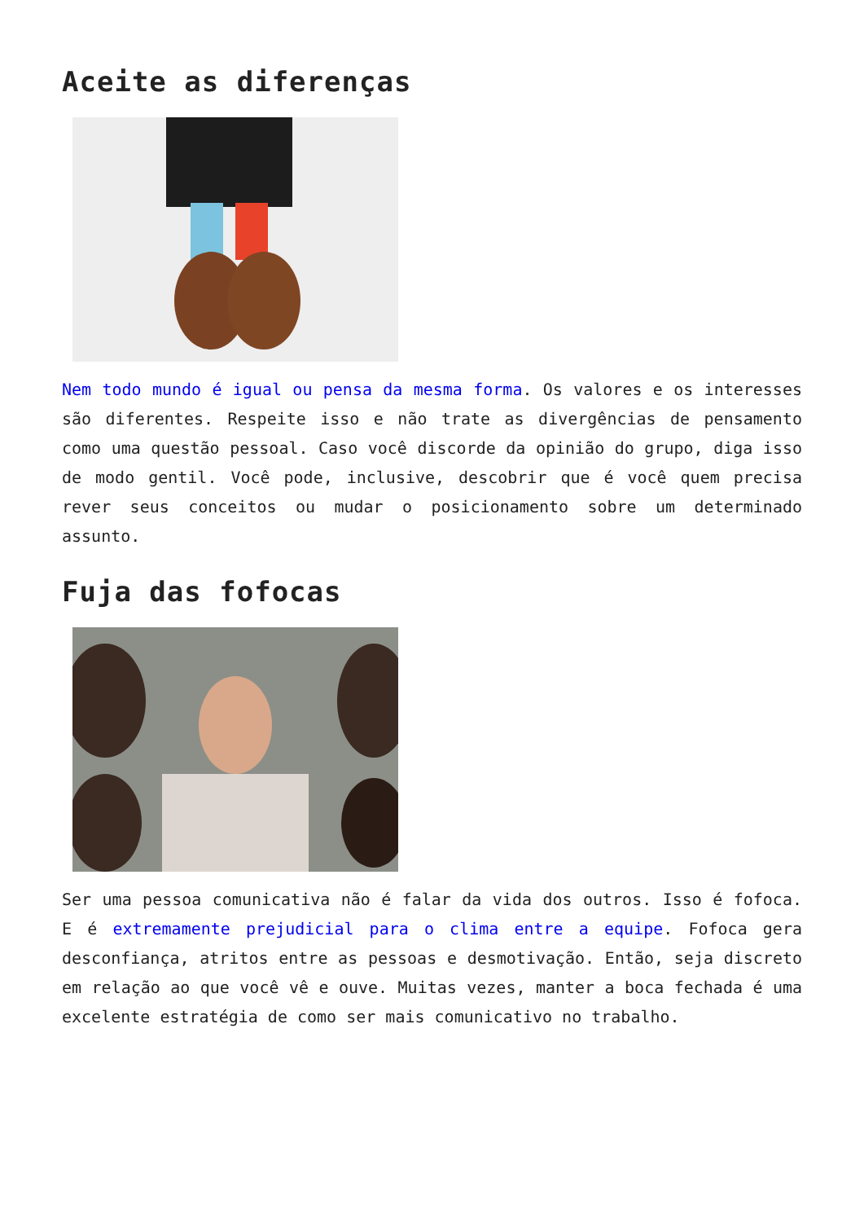Aceite as diferenças
Nem todo mundo é igual ou pensa da mesma forma. Os valores e os interesses são diferentes. Respeite isso e não trate as divergências de pensamento como uma questão pessoal. Caso você discorde da opinião do grupo, diga isso de modo gentil. Você pode, inclusive, descobrir que é você quem precisa rever seus conceitos ou mudar o posicionamento sobre um determinado assunto.
Fuja das fofocas
Ser uma pessoa comunicativa não é falar da vida dos outros. Isso é fofoca. E é extremamente prejudicial para o clima entre a equipe. Fofoca gera desconfiança, atritos entre as pessoas e desmotivação. Então, seja discreto em relação ao que você vê e ouve. Muitas vezes, manter a boca fechada é uma excelente estratégia de como ser mais comunicativo no trabalho.